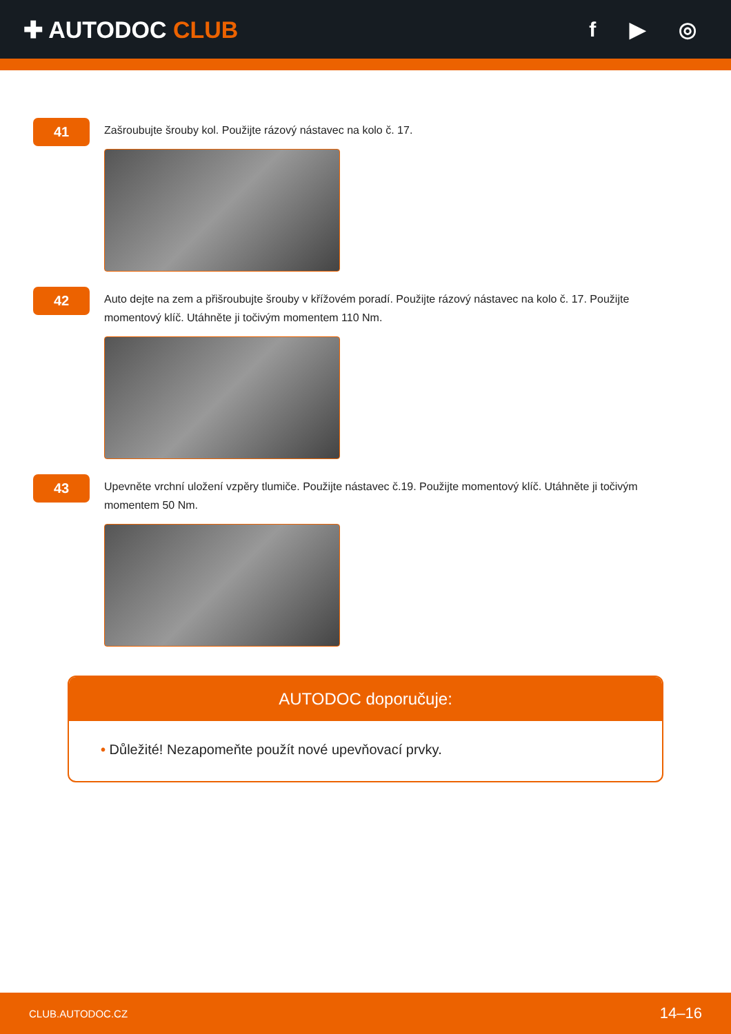✚ AUTODOC CLUB f ▶ ◎
41
Zašroubujte šrouby kol. Použijte rázový nástavec na kolo č. 17.
42
Auto dejte na zem a přišroubujte šrouby v křížovém poradí. Použijte rázový nástavec na kolo č. 17. Použijte momentový klíč. Utáhněte ji točivým momentem 110 Nm.
43
Upevněte vrchní uložení vzpěry tlumiče. Použijte nástavec č.19. Použijte momentový klíč. Utáhněte ji točivým momentem 50 Nm.
AUTODOC doporučuje:
• Důležité! Nezapomeňte použít nové upevňovací prvky.
CLUB.AUTODOC.CZ 14–16